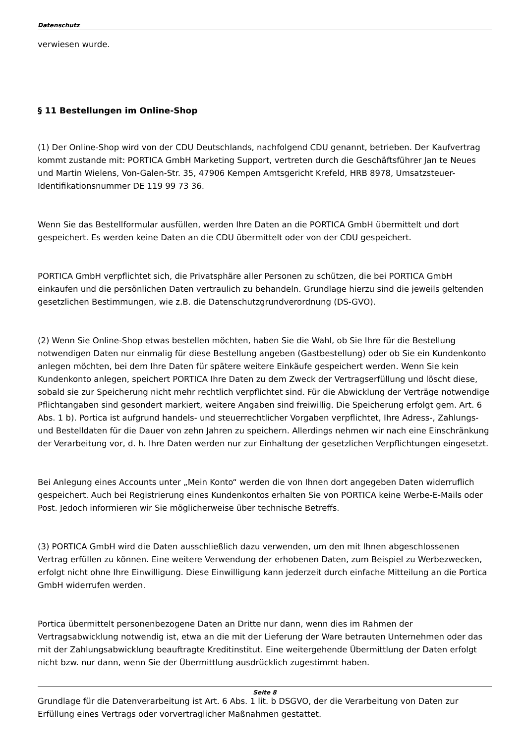Datenschutz
verwiesen wurde.
§ 11 Bestellungen im Online-Shop
(1) Der Online-Shop wird von der CDU Deutschlands, nachfolgend CDU genannt, betrieben. Der Kaufvertrag kommt zustande mit: PORTICA GmbH Marketing Support, vertreten durch die Geschäftsführer Jan te Neues und Martin Wielens, Von-Galen-Str. 35, 47906 Kempen Amtsgericht Krefeld, HRB 8978, Umsatzsteuer-Identifikationsnummer DE 119 99 73 36.
Wenn Sie das Bestellformular ausfüllen, werden Ihre Daten an die PORTICA GmbH übermittelt und dort gespeichert. Es werden keine Daten an die CDU übermittelt oder von der CDU gespeichert.
PORTICA GmbH verpflichtet sich, die Privatsphäre aller Personen zu schützen, die bei PORTICA GmbH einkaufen und die persönlichen Daten vertraulich zu behandeln. Grundlage hierzu sind die jeweils geltenden gesetzlichen Bestimmungen, wie z.B. die Datenschutzgrundverordnung (DS-GVO).
(2) Wenn Sie Online-Shop etwas bestellen möchten, haben Sie die Wahl, ob Sie Ihre für die Bestellung notwendigen Daten nur einmalig für diese Bestellung angeben (Gastbestellung) oder ob Sie ein Kundenkonto anlegen möchten, bei dem Ihre Daten für spätere weitere Einkäufe gespeichert werden. Wenn Sie kein Kundenkonto anlegen, speichert PORTICA Ihre Daten zu dem Zweck der Vertragserfüllung und löscht diese, sobald sie zur Speicherung nicht mehr rechtlich verpflichtet sind. Für die Abwicklung der Verträge notwendige Pflichtangaben sind gesondert markiert, weitere Angaben sind freiwillig. Die Speicherung erfolgt gem. Art. 6 Abs. 1 b). Portica ist aufgrund handels- und steuerrechtlicher Vorgaben verpflichtet, Ihre Adress-, Zahlungs- und Bestelldaten für die Dauer von zehn Jahren zu speichern. Allerdings nehmen wir nach eine Einschränkung der Verarbeitung vor, d. h. Ihre Daten werden nur zur Einhaltung der gesetzlichen Verpflichtungen eingesetzt.
Bei Anlegung eines Accounts unter „Mein Konto“ werden die von Ihnen dort angegeben Daten widerruflich gespeichert. Auch bei Registrierung eines Kundenkontos erhalten Sie von PORTICA keine Werbe-E-Mails oder Post. Jedoch informieren wir Sie möglicherweise über technische Betreffs.
(3) PORTICA GmbH wird die Daten ausschließlich dazu verwenden, um den mit Ihnen abgeschlossenen Vertrag erfüllen zu können. Eine weitere Verwendung der erhobenen Daten, zum Beispiel zu Werbezwecken, erfolgt nicht ohne Ihre Einwilligung. Diese Einwilligung kann jederzeit durch einfache Mitteilung an die Portica GmbH widerrufen werden.
Portica übermittelt personenbezogene Daten an Dritte nur dann, wenn dies im Rahmen der Vertragsabwicklung notwendig ist, etwa an die mit der Lieferung der Ware betrauten Unternehmen oder das mit der Zahlungsabwicklung beauftragte Kreditinstitut. Eine weitergehende Übermittlung der Daten erfolgt nicht bzw. nur dann, wenn Sie der Übermittlung ausdrücklich zugestimmt haben.
Grundlage für die Datenverarbeitung ist Art. 6 Abs. 1 lit. b DSGVO, der die Verarbeitung von Daten zur Erfüllung eines Vertrags oder vorvertraglicher Maßnahmen gestattet.
Seite 8